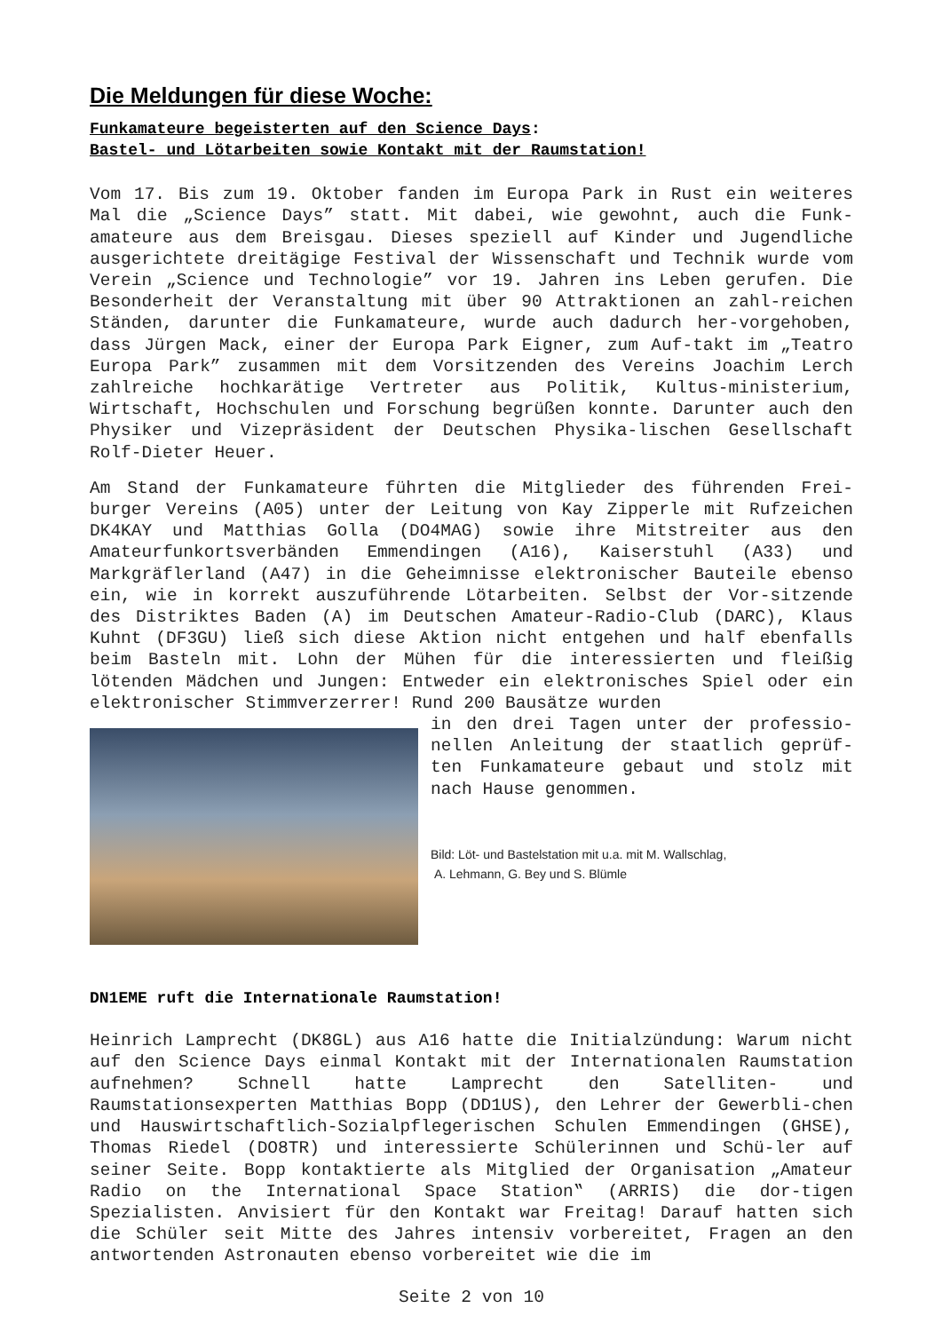Die Meldungen für diese Woche:
Funkamateure begeisterten auf den Science Days:
Bastel- und Lötarbeiten sowie Kontakt mit der Raumstation!
Vom 17. Bis zum 19. Oktober fanden im Europa Park in Rust ein weiteres Mal die „Science Days” statt. Mit dabei, wie gewohnt, auch die Funk-amateure aus dem Breisgau. Dieses speziell auf Kinder und Jugendliche ausgerichtete dreitägige Festival der Wissenschaft und Technik wurde vom Verein „Science und Technologie” vor 19. Jahren ins Leben gerufen. Die Besonderheit der Veranstaltung mit über 90 Attraktionen an zahl-reichen Ständen, darunter die Funkamateure, wurde auch dadurch her-vorgehoben, dass Jürgen Mack, einer der Europa Park Eigner, zum Auf-takt im „Teatro Europa Park” zusammen mit dem Vorsitzenden des Vereins Joachim Lerch zahlreiche hochkarätige Vertreter aus Politik, Kultus-ministerium, Wirtschaft, Hochschulen und Forschung begrüßen konnte. Darunter auch den Physiker und Vizepräsident der Deutschen Physika-lischen Gesellschaft Rolf-Dieter Heuer.
Am Stand der Funkamateure führten die Mitglieder des führenden Frei-burger Vereins (A05) unter der Leitung von Kay Zipperle mit Rufzeichen DK4KAY und Matthias Golla (DO4MAG) sowie ihre Mitstreiter aus den Amateurfunkortsverbänden Emmendingen (A16), Kaiserstuhl (A33) und Markgräflerland (A47) in die Geheimnisse elektronischer Bauteile ebenso ein, wie in korrekt auszuführende Lötarbeiten. Selbst der Vor-sitzende des Distriktes Baden (A) im Deutschen Amateur-Radio-Club (DARC), Klaus Kuhnt (DF3GU) ließ sich diese Aktion nicht entgehen und half ebenfalls beim Basteln mit. Lohn der Mühen für die interessierten und fleißig lötenden Mädchen und Jungen: Entweder ein elektronisches Spiel oder ein elektronischer Stimmverzerrer! Rund 200 Bausätze wurden
in den drei Tagen unter der professio-nellen Anleitung der staatlich geprüf-ten Funkamateure gebaut und stolz mit nach Hause genommen.
Bild: Löt- und Bastelstation mit u.a. mit M. Wallschlag,
A. Lehmann, G. Bey und S. Blümle
DN1EME ruft die Internationale Raumstation!
Heinrich Lamprecht (DK8GL) aus A16 hatte die Initialzündung: Warum nicht auf den Science Days einmal Kontakt mit der Internationalen Raumstation aufnehmen? Schnell hatte Lamprecht den Satelliten- und Raumstationsexperten Matthias Bopp (DD1US), den Lehrer der Gewerbli-chen und Hauswirtschaftlich-Sozialpflegerischen Schulen Emmendingen (GHSE), Thomas Riedel (DO8TR) und interessierte Schülerinnen und Schü-ler auf seiner Seite. Bopp kontaktierte als Mitglied der Organisation „Amateur Radio on the International Space Station‟ (ARRIS) die dor-tigen Spezialisten. Anvisiert für den Kontakt war Freitag! Darauf hatten sich die Schüler seit Mitte des Jahres intensiv vorbereitet, Fragen an den antwortenden Astronauten ebenso vorbereitet wie die im
Seite 2 von 10